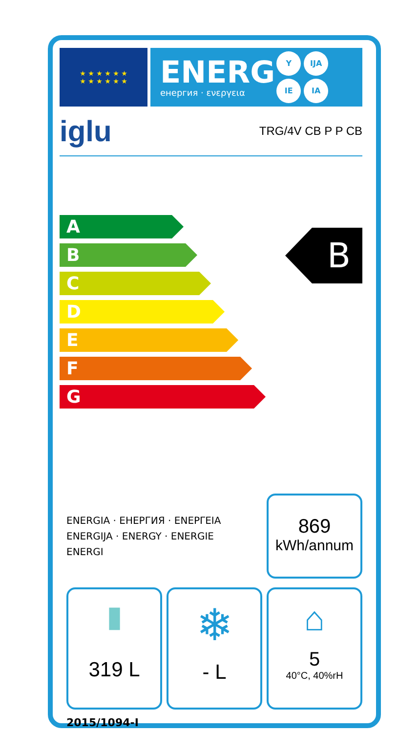★ ★ ★ ★ ★ ★
★ ★ ★ ★ ★ ★
ENERG
енергия · ενεργεια
Y IJA IE IA
iglu TRG/4V CB P P CB
A
B
C
D
E
F
G
B
ENERGIA · ЕНЕРГИЯ · ΕΝΕΡΓΕΙΑ
ENERGIJA · ENERGY · ENERGIE
ENERGI
869
kWh/annum
▮
319 L
❄
- L
⌂
5
40°C, 40%rH
2015/1094-I